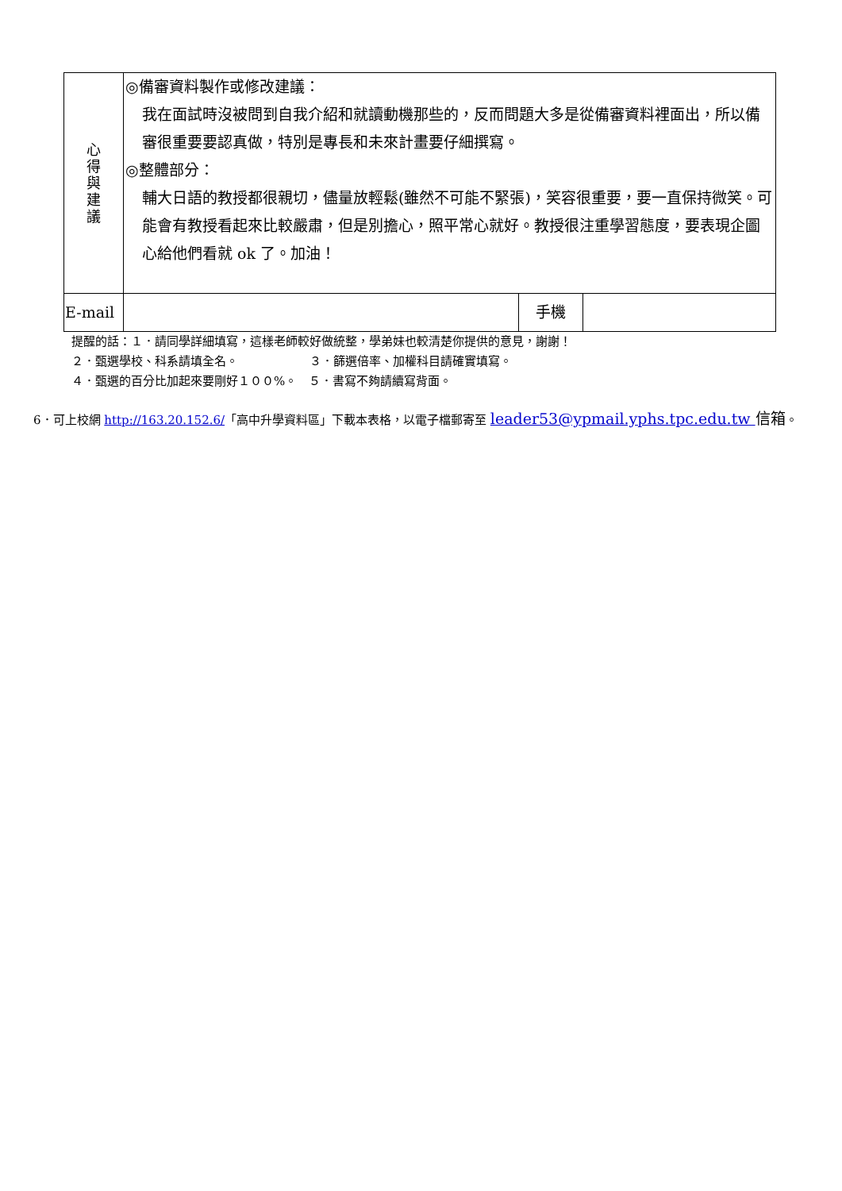| 心 得 與 建 議 | ◎備審資料製作或修改建議： 我在面試時沒被問到自我介紹和就讀動機那些的，反而問題大多是從備審資料裡面出，所以備審很重要要認真做，特別是專長和未來計畫要仔細撰寫。 ◎整體部分： 輔大日語的教授都很親切，儘量放輕鬆(雖然不可能不緊張)，笑容很重要，要一直保持微笑。可能會有教授看起來比較嚴肅，但是別擔心，照平常心就好。教授很注重學習態度，要表現企圖心給他們看就 ok 了。加油！ | | |
| E-mail | | 手機 | |
提醒的話：１．請同學詳細填寫，這樣老師較好做統整，學弟妹也較清楚你提供的意見，謝謝！
２．甄選學校、科系請填全名。　　　　　　３．篩選倍率、加權科目請確實填寫。
４．甄選的百分比加起來要剛好１００%。　５．書寫不夠請續寫背面。
6．可上校網 http://163.20.152.6/「高中升學資料區」下載本表格，以電子檔郵寄至 leader53@ypmail.yphs.tpc.edu.tw 信箱。